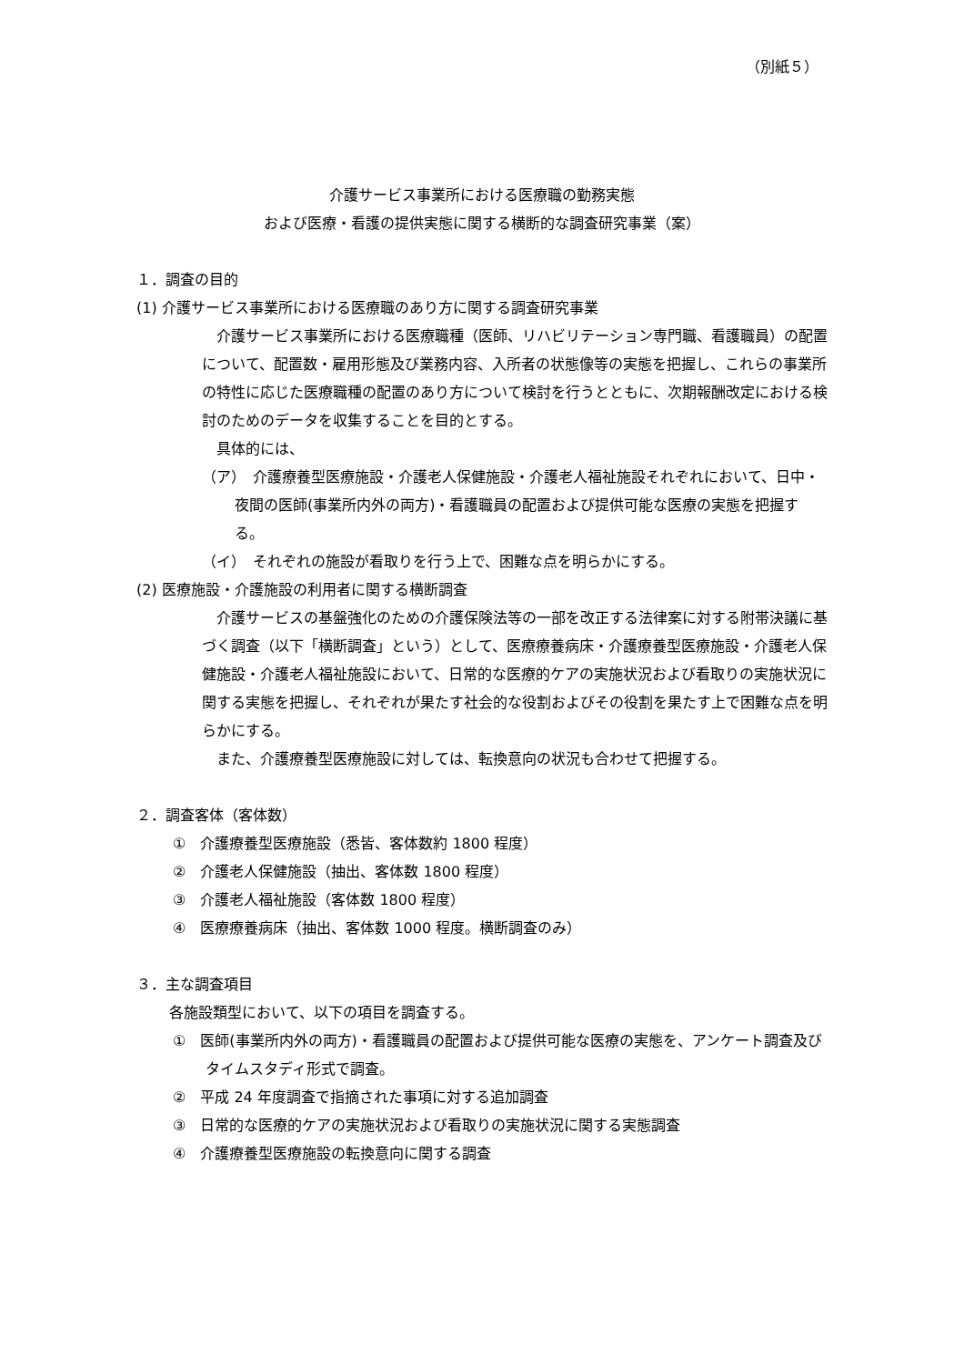（別紙５）
介護サービス事業所における医療職の勤務実態
および医療・看護の提供実態に関する横断的な調査研究事業（案）
１．調査の目的
(1) 介護サービス事業所における医療職のあり方に関する調査研究事業
　介護サービス事業所における医療職種（医師、リハビリテーション専門職、看護職員）の配置について、配置数・雇用形態及び業務内容、入所者の状態像等の実態を把握し、これらの事業所の特性に応じた医療職種の配置のあり方について検討を行うとともに、次期報酬改定における検討のためのデータを収集することを目的とする。
　具体的には、
（ア）　介護療養型医療施設・介護老人保健施設・介護老人福祉施設それぞれにおいて、日中・夜間の医師(事業所内外の両方)・看護職員の配置および提供可能な医療の実態を把握する。
（イ）　それぞれの施設が看取りを行う上で、困難な点を明らかにする。
(2) 医療施設・介護施設の利用者に関する横断調査
　介護サービスの基盤強化のための介護保険法等の一部を改正する法律案に対する附帯決議に基づく調査（以下「横断調査」という）として、医療療養病床・介護療養型医療施設・介護老人保健施設・介護老人福祉施設において、日常的な医療的ケアの実施状況および看取りの実施状況に関する実態を把握し、それぞれが果たす社会的な役割およびその役割を果たす上で困難な点を明らかにする。
　また、介護療養型医療施設に対しては、転換意向の状況も合わせて把握する。
２．調査客体（客体数）
①　介護療養型医療施設（悉皆、客体数約 1800 程度）
②　介護老人保健施設（抽出、客体数 1800 程度）
③　介護老人福祉施設（客体数 1800 程度）
④　医療療養病床（抽出、客体数 1000 程度。横断調査のみ）
３．主な調査項目
各施設類型において、以下の項目を調査する。
①　医師(事業所内外の両方)・看護職員の配置および提供可能な医療の実態を、アンケート調査及びタイムスタディ形式で調査。
②　平成 24 年度調査で指摘された事項に対する追加調査
③　日常的な医療的ケアの実施状況および看取りの実施状況に関する実態調査
④　介護療養型医療施設の転換意向に関する調査